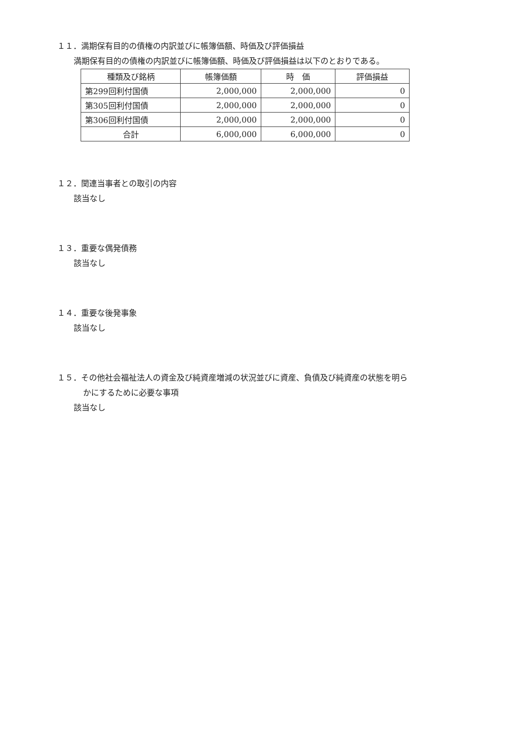１１．満期保有目的の債権の内訳並びに帳簿価額、時価及び評価損益
満期保有目的の債権の内訳並びに帳簿価額、時価及び評価損益は以下のとおりである。
| 種類及び銘柄 | 帳簿価額 | 時 価 | 評価損益 |
| --- | --- | --- | --- |
| 第299回利付国債 | 2,000,000 | 2,000,000 | 0 |
| 第305回利付国債 | 2,000,000 | 2,000,000 | 0 |
| 第306回利付国債 | 2,000,000 | 2,000,000 | 0 |
| 合計 | 6,000,000 | 6,000,000 | 0 |
１２．関連当事者との取引の内容
該当なし
１３．重要な偶発債務
該当なし
１４．重要な後発事象
該当なし
１５．その他社会福祉法人の資金及び純資産増減の状況並びに資産、負債及び純資産の状態を明ら
かにするために必要な事項
該当なし